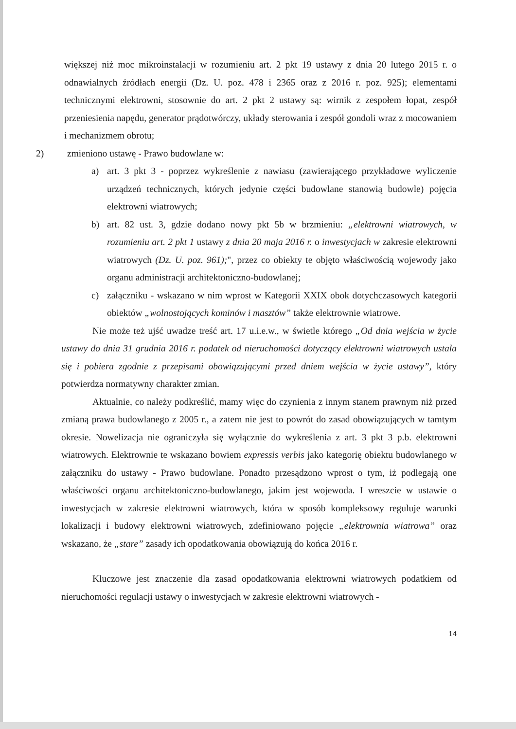większej niż moc mikroinstalacji w rozumieniu art. 2 pkt 19 ustawy z dnia 20 lutego 2015 r. o odnawialnych źródłach energii (Dz. U. poz. 478 i 2365 oraz z 2016 r. poz. 925); elementami technicznymi elektrowni, stosownie do art. 2 pkt 2 ustawy są: wirnik z zespołem łopat, zespół przeniesienia napędu, generator prądotwórczy, układy sterowania i zespół gondoli wraz z mocowaniem i mechanizmem obrotu;
2) zmieniono ustawę - Prawo budowlane w:
a) art. 3 pkt 3 - poprzez wykreślenie z nawiasu (zawierającego przykładowe wyliczenie urządzeń technicznych, których jedynie części budowlane stanowią budowle) pojęcia elektrowni wiatrowych;
b) art. 82 ust. 3, gdzie dodano nowy pkt 5b w brzmieniu: „elektrowni wiatrowych, w rozumieniu art. 2 pkt 1 ustawy z dnia 20 maja 2016 r. o inwestycjach w zakresie elektrowni wiatrowych (Dz. U. poz. 961);", przez co obiekty te objęto właściwością wojewody jako organu administracji architektoniczno-budowlanej;
c) załączniku - wskazano w nim wprost w Kategorii XXIX obok dotychczasowych kategorii obiektów „wolnostojących kominów i masztów” także elektrownie wiatrowe.
Nie może też ujść uwadze treść art. 17 u.i.e.w., w świetle którego „Od dnia wejścia w życie ustawy do dnia 31 grudnia 2016 r. podatek od nieruchomości dotyczący elektrowni wiatrowych ustala się i pobiera zgodnie z przepisami obowiązującymi przed dniem wejścia w życie ustawy”, który potwierdza normatywny charakter zmian.
Aktualnie, co należy podkreślić, mamy więc do czynienia z innym stanem prawnym niż przed zmianą prawa budowlanego z 2005 r., a zatem nie jest to powrót do zasad obowiązujących w tamtym okresie. Nowelizacja nie ograniczyła się wyłącznie do wykreślenia z art. 3 pkt 3 p.b. elektrowni wiatrowych. Elektrownie te wskazano bowiem expressis verbis jako kategorię obiektu budowlanego w załączniku do ustawy - Prawo budowlane. Ponadto przesądzono wprost o tym, iż podlegają one właściwości organu architektoniczno-budowlanego, jakim jest wojewoda. I wreszcie w ustawie o inwestycjach w zakresie elektrowni wiatrowych, która w sposób kompleksowy reguluje warunki lokalizacji i budowy elektrowni wiatrowych, zdefiniowano pojęcie „elektrownia wiatrowa” oraz wskazano, że „stare” zasady ich opodatkowania obowiązują do końca 2016 r.
Kluczowe jest znaczenie dla zasad opodatkowania elektrowni wiatrowych podatkiem od nieruchomości regulacji ustawy o inwestycjach w zakresie elektrowni wiatrowych -
14